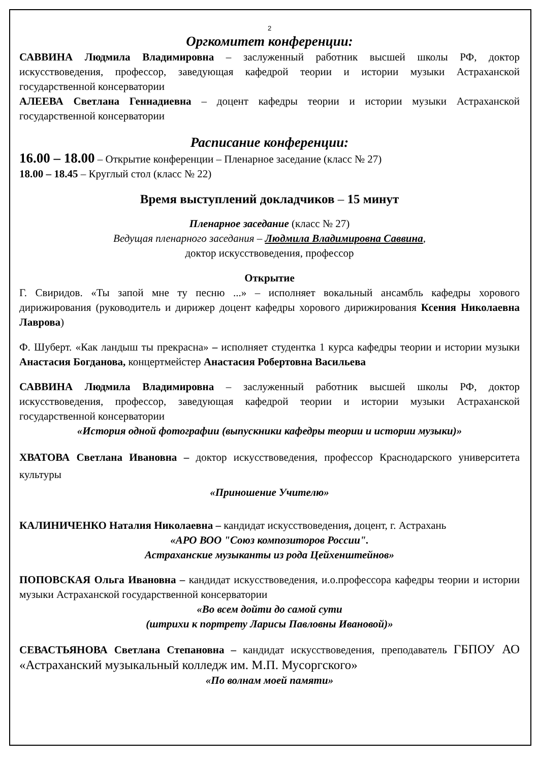2
Оргкомитет конференции:
САВВИНА Людмила Владимировна – заслуженный работник высшей школы РФ, доктор искусствоведения, профессор, заведующая кафедрой теории и истории музыки Астраханской государственной консерватории
АЛЕЕВА Светлана Геннадиевна – доцент кафедры теории и истории музыки Астраханской государственной консерватории
Расписание конференции:
16.00 – 18.00 – Открытие конференции – Пленарное заседание (класс № 27)
18.00 – 18.45 – Круглый стол (класс № 22)
Время выступлений докладчиков – 15 минут
Пленарное заседание (класс № 27)
Ведущая пленарного заседания – Людмила Владимировна Саввина,
доктор искусствоведения, профессор
Открытие
Г. Свиридов. «Ты запой мне ту песню ...» – исполняет вокальный ансамбль кафедры хорового дирижирования (руководитель и дирижер доцент кафедры хорового дирижирования Ксения Николаевна Лаврова)
Ф. Шуберт. «Как ландыш ты прекрасна» – исполняет студентка 1 курса кафедры теории и истории музыки Анастасия Богданова, концертмейстер Анастасия Робертовна Васильева
САВВИНА Людмила Владимировна – заслуженный работник высшей школы РФ, доктор искусствоведения, профессор, заведующая кафедрой теории и истории музыки Астраханской государственной консерватории
«История одной фотографии (выпускники кафедры теории и истории музыки)»
ХВАТОВА Светлана Ивановна – доктор искусствоведения, профессор Краснодарского университета культуры
«Приношение Учителю»
КАЛИНИЧЕНКО Наталия Николаевна – кандидат искусствоведения, доцент, г. Астрахань
«АРО ВОО "Союз композиторов России".
Астраханские музыканты из рода Цейхенштейнов»
ПОПОВСКАЯ Ольга Ивановна – кандидат искусствоведения, и.о.профессора кафедры теории и истории музыки Астраханской государственной консерватории
«Во всем дойти до самой сути
(штрихи к портрету Ларисы Павловны Ивановой)»
СЕВАСТЬЯНОВА Светлана Степановна – кандидат искусствоведения, преподаватель ГБПОУ АО «Астраханский музыкальный колледж им. М.П. Мусоргского»
«По волнам моей памяти»